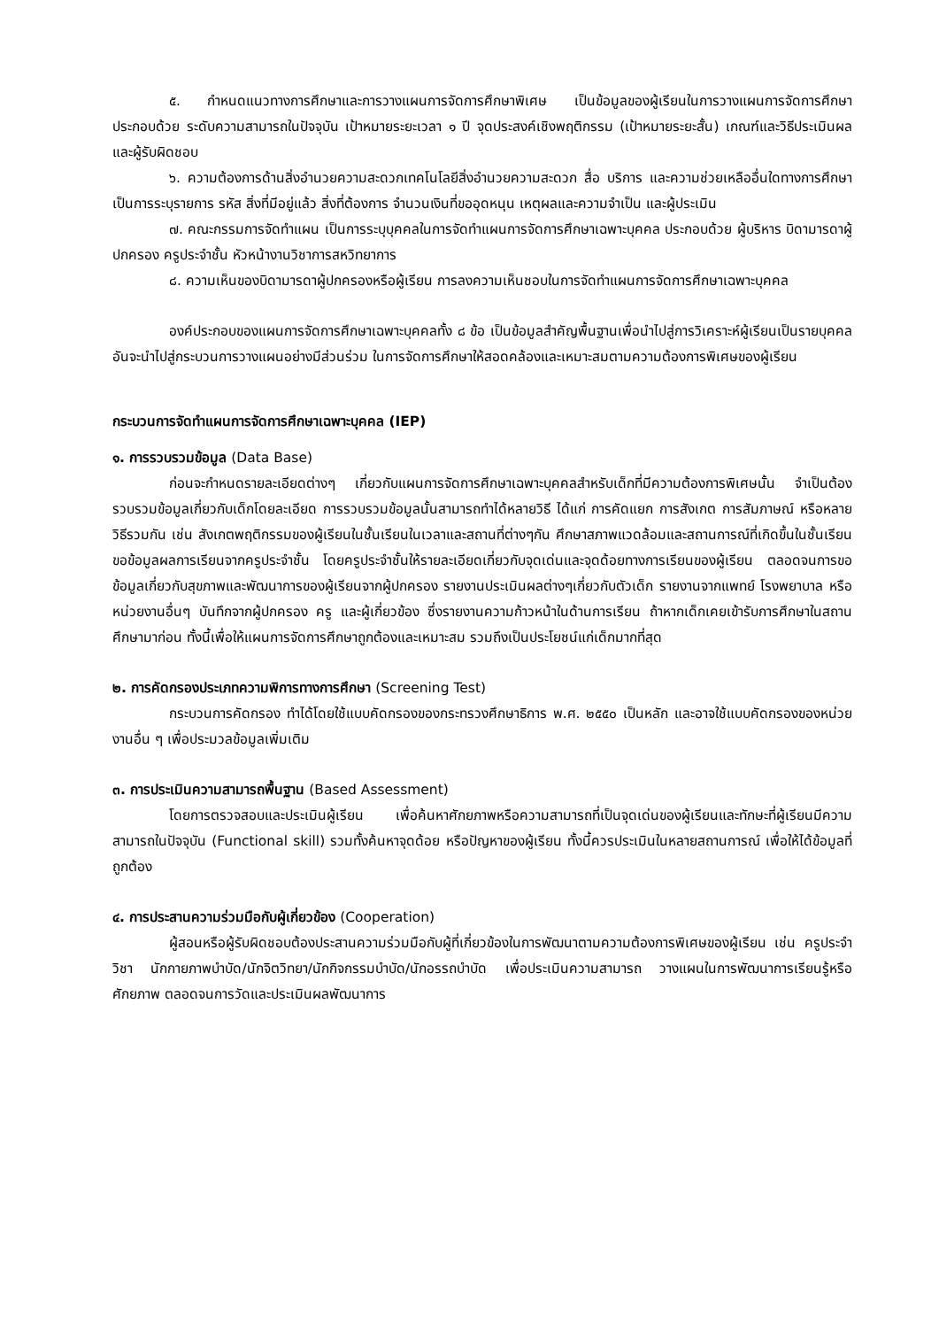๕. กำหนดแนวทางการศึกษาและการวางแผนการจัดการศึกษาพิเศษ เป็นข้อมูลของผู้เรียนในการวางแผนการจัดการศึกษา ประกอบด้วย ระดับความสามารถในปัจจุบัน เป้าหมายระยะเวลา ๑ ปี จุดประสงค์เชิงพฤติกรรม (เป้าหมายระยะสั้น) เกณฑ์และวิธีประเมินผล และผู้รับผิดชอบ
๖. ความต้องการด้านสิ่งอำนวยความสะดวกเทคโนโลยีสิ่งอำนวยความสะดวก สื่อ บริการ และความช่วยเหลืออื่นใดทางการศึกษา เป็นการระบุรายการ รหัส สิ่งที่มีอยู่แล้ว สิ่งที่ต้องการ จำนวนเงินที่ขออุดหนุน เหตุผลและความจำเป็น และผู้ประเมิน
๗. คณะกรรมการจัดทำแผน เป็นการระบุบุคคลในการจัดทำแผนการจัดการศึกษาเฉพาะบุคคล ประกอบด้วย ผู้บริหาร บิดามารดาผู้ปกครอง ครูประจำชั้น หัวหน้างานวิชาการสหวิทยาการ
๘. ความเห็นของบิดามารดาผู้ปกครองหรือผู้เรียน การลงความเห็นชอบในการจัดทำแผนการจัดการศึกษาเฉพาะบุคคล
องค์ประกอบของแผนการจัดการศึกษาเฉพาะบุคคลทั้ง ๘ ข้อ เป็นข้อมูลสำคัญพื้นฐานเพื่อนำไปสู่การวิเคราะห์ผู้เรียนเป็นรายบุคคล อันจะนำไปสู่กระบวนการวางแผนอย่างมีส่วนร่วม ในการจัดการศึกษาให้สอดคล้องและเหมาะสมตามความต้องการพิเศษของผู้เรียน
กระบวนการจัดทำแผนการจัดการศึกษาเฉพาะบุคคล (IEP)
๑. การรวบรวมข้อมูล (Data Base)
ก่อนจะกำหนดรายละเอียดต่างๆ เกี่ยวกับแผนการจัดการศึกษาเฉพาะบุคคลสำหรับเด็กที่มีความต้องการพิเศษนั้น จำเป็นต้องรวบรวมข้อมูลเกี่ยวกับเด็กโดยละเอียด การรวบรวมข้อมูลนั้นสามารถทำได้หลายวิธี ได้แก่ การคัดแยก การสังเกต การสัมภาษณ์ หรือหลายวิธีรวมกัน เช่น สังเกตพฤติกรรมของผู้เรียนในชั้นเรียนในเวลาและสถานที่ต่างๆกัน ศึกษาสภาพแวดล้อมและสถานการณ์ที่เกิดขึ้นในชั้นเรียน ขอข้อมูลผลการเรียนจากครูประจำชั้น โดยครูประจำชั้นให้รายละเอียดเกี่ยวกับจุดเด่นและจุดด้อยทางการเรียนของผู้เรียน ตลอดจนการขอข้อมูลเกี่ยวกับสุขภาพและพัฒนาการของผู้เรียนจากผู้ปกครอง รายงานประเมินผลต่างๆเกี่ยวกับตัวเด็ก รายงานจากแพทย์ โรงพยาบาล หรือหน่วยงานอื่นๆ บันทึกจากผู้ปกครอง ครู และผู้เกี่ยวข้อง ซึ่งรายงานความก้าวหน้าในด้านการเรียน ถ้าหากเด็กเคยเข้ารับการศึกษาในสถานศึกษามาก่อน ทั้งนี้เพื่อให้แผนการจัดการศึกษาถูกต้องและเหมาะสม รวมถึงเป็นประโยชน์แก่เด็กมากที่สุด
๒. การคัดกรองประเภทความพิการทางการศึกษา (Screening Test)
กระบวนการคัดกรอง ทำได้โดยใช้แบบคัดกรองของกระทรวงศึกษาธิการ พ.ศ. ๒๕๕๐ เป็นหลัก และอาจใช้แบบคัดกรองของหน่วยงานอื่น ๆ เพื่อประมวลข้อมูลเพิ่มเติม
๓. การประเมินความสามารถพื้นฐาน (Based Assessment)
โดยการตรวจสอบและประเมินผู้เรียน เพื่อค้นหาศักยภาพหรือความสามารถที่เป็นจุดเด่นของผู้เรียนและทักษะที่ผู้เรียนมีความสามารถในปัจจุบัน (Functional skill) รวมทั้งค้นหาจุดด้อย หรือปัญหาของผู้เรียน ทั้งนี้ควรประเมินในหลายสถานการณ์ เพื่อให้ได้ข้อมูลที่ถูกต้อง
๔. การประสานความร่วมมือกับผู้เกี่ยวข้อง (Cooperation)
ผู้สอนหรือผู้รับผิดชอบต้องประสานความร่วมมือกับผู้ที่เกี่ยวข้องในการพัฒนาตามความต้องการพิเศษของผู้เรียน เช่น ครูประจำวิชา นักกายภาพบำบัด/นักจิตวิทยา/นักกิจกรรมบำบัด/นักอรรถบำบัด เพื่อประเมินความสามารถ วางแผนในการพัฒนาการเรียนรู้หรือศักยภาพ ตลอดจนการวัดและประเมินผลพัฒนาการ